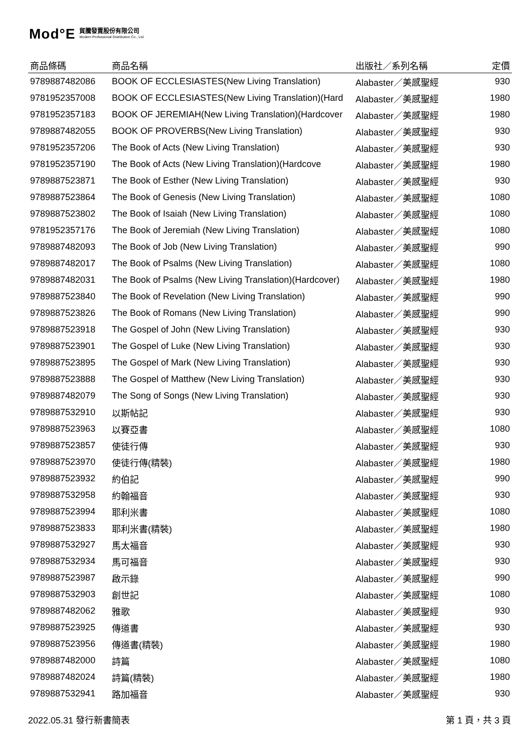Mod°E 貿騰發賣股份有限公司
Modern Professional Distribution Co., Ltd.
| 商品條碼 | 商品名稱 | 出版社／系列名稱 | 定價 |
| --- | --- | --- | --- |
| 9789887482086 | BOOK OF ECCLESIASTES(New Living Translation) | Alabaster／美感聖經 | 930 |
| 9781952357008 | BOOK OF ECCLESIASTES(New Living Translation)(Hard | Alabaster／美感聖經 | 1980 |
| 9781952357183 | BOOK OF JEREMIAH(New Living Translation)(Hardcover | Alabaster／美感聖經 | 1980 |
| 9789887482055 | BOOK OF PROVERBS(New Living Translation) | Alabaster／美感聖經 | 930 |
| 9781952357206 | The Book of Acts (New Living Translation) | Alabaster／美感聖經 | 930 |
| 9781952357190 | The Book of Acts (New Living Translation)(Hardcove | Alabaster／美感聖經 | 1980 |
| 9789887523871 | The Book of Esther (New Living Translation) | Alabaster／美感聖經 | 930 |
| 9789887523864 | The Book of Genesis (New Living Translation) | Alabaster／美感聖經 | 1080 |
| 9789887523802 | The Book of Isaiah (New Living Translation) | Alabaster／美感聖經 | 1080 |
| 9781952357176 | The Book of Jeremiah (New Living Translation) | Alabaster／美感聖經 | 1080 |
| 9789887482093 | The Book of Job (New Living Translation) | Alabaster／美感聖經 | 990 |
| 9789887482017 | The Book of Psalms (New Living Translation) | Alabaster／美感聖經 | 1080 |
| 9789887482031 | The Book of Psalms (New Living Translation)(Hardcover) | Alabaster／美感聖經 | 1980 |
| 9789887523840 | The Book of Revelation (New Living Translation) | Alabaster／美感聖經 | 990 |
| 9789887523826 | The Book of Romans (New Living Translation) | Alabaster／美感聖經 | 990 |
| 9789887523918 | The Gospel of John (New Living Translation) | Alabaster／美感聖經 | 930 |
| 9789887523901 | The Gospel of Luke (New Living Translation) | Alabaster／美感聖經 | 930 |
| 9789887523895 | The Gospel of Mark (New Living Translation) | Alabaster／美感聖經 | 930 |
| 9789887523888 | The Gospel of Matthew (New Living Translation) | Alabaster／美感聖經 | 930 |
| 9789887482079 | The Song of Songs (New Living Translation) | Alabaster／美感聖經 | 930 |
| 9789887532910 | 以斯帖記 | Alabaster／美感聖經 | 930 |
| 9789887523963 | 以賽亞書 | Alabaster／美感聖經 | 1080 |
| 9789887523857 | 使徒行傳 | Alabaster／美感聖經 | 930 |
| 9789887523970 | 使徒行傳(精裝) | Alabaster／美感聖經 | 1980 |
| 9789887523932 | 約伯記 | Alabaster／美感聖經 | 990 |
| 9789887532958 | 約翰福音 | Alabaster／美感聖經 | 930 |
| 9789887523994 | 耶利米書 | Alabaster／美感聖經 | 1080 |
| 9789887523833 | 耶利米書(精裝) | Alabaster／美感聖經 | 1980 |
| 9789887532927 | 馬太福音 | Alabaster／美感聖經 | 930 |
| 9789887532934 | 馬可福音 | Alabaster／美感聖經 | 930 |
| 9789887523987 | 啟示錄 | Alabaster／美感聖經 | 990 |
| 9789887532903 | 創世記 | Alabaster／美感聖經 | 1080 |
| 9789887482062 | 雅歌 | Alabaster／美感聖經 | 930 |
| 9789887523925 | 傳道書 | Alabaster／美感聖經 | 930 |
| 9789887523956 | 傳道書(精裝) | Alabaster／美感聖經 | 1980 |
| 9789887482000 | 詩篇 | Alabaster／美感聖經 | 1080 |
| 9789887482024 | 詩篇(精裝) | Alabaster／美感聖經 | 1980 |
| 9789887532941 | 路加福音 | Alabaster／美感聖經 | 930 |
2022.05.31 發行新書簡表 第 1 頁，共 3 頁